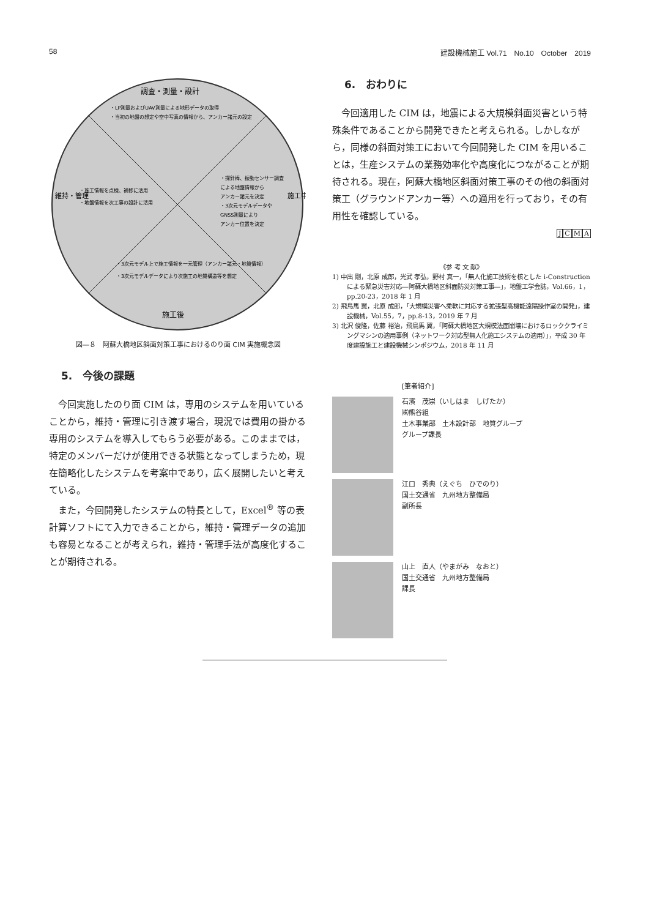58 建設機械施工 Vol.71　No.10　October　2019
調査・測量・設計
・LP測量およびUAV測量による地形データの取得
・当初の地盤の想定や空中写真の情報から、アンカー諸元の設定
・探針棒、振動センサー調査
による地盤情報から
アンカー諸元を決定
・3次元モデルデータや
GNSS測量により
アンカー位置を決定
施工中
維持・管理
・施工情報を点検、補修に活用
・地盤情報を次工事の設計に活用
・3次元モデル上で施工情報を一元管理（アンカー諸元・地質情報）
・3次元モデルデータにより次施工の地質構造等を想定
施工後
図―８　阿蘇大橋地区斜面対策工事におけるのり面 CIM 実施概念図
5.　今後の課題
今回実施したのり面 CIM は，専用のシステムを用いていることから，維持・管理に引き渡す場合，現況では費用の掛かる専用のシステムを導入してもらう必要がある。このままでは，特定のメンバーだけが使用できる状態となってしまうため，現在簡略化したシステムを考案中であり，広く展開したいと考えている。
また，今回開発したシステムの特長として，Excel<sup>®</sup> 等の表計算ソフトにて入力できることから，維持・管理データの追加も容易となることが考えられ，維持・管理手法が高度化することが期待される。
6.　おわりに
今回適用した CIM は，地震による大規模斜面災害という特殊条件であることから開発できたと考えられる。しかしながら，同様の斜面対策工において今回開発した CIM を用いることは，生産システムの業務効率化や高度化につながることが期待される。現在，阿蘇大橋地区斜面対策工事のその他の斜面対策工（グラウンドアンカー等）への適用を行っており，その有用性を確認している。
JCMA
《参 考 文 献》
1) 中出 剛，北原 成郎，光武 孝弘，野村 真一，「無人化施工技術を核とした i-Construction による緊急災害対応―阿蘇大橋地区斜面防災対策工事―」，地盤工学会誌，Vol.66，1，pp.20-23，2018 年 1 月
2) 飛鳥馬 翼，北原 成郎，「大規模災害へ柔軟に対応する拡張型高機能遠隔操作室の開発」，建設機械，Vol.55，7，pp.8-13，2019 年 7 月
3) 北沢 俊隆，佐藤 裕治，飛鳥馬 翼，「阿蘇大橋地区大規模法面崩壊におけるロッククライミングマシンの適用事例（ネットワーク対応型無人化施工システムの適用）」，平成 30 年度建設施工と建設機械シンポジウム，2018 年 11 月
[筆者紹介]
石濱　茂崇（いしはま　しげたか）
㈱熊谷組
土木事業部　土木設計部　地質グループ
グループ課長
江口　秀典（えぐち　ひでのり）
国土交通省　九州地方整備局
副所長
山上　直人（やまがみ　なおと）
国土交通省　九州地方整備局
課長